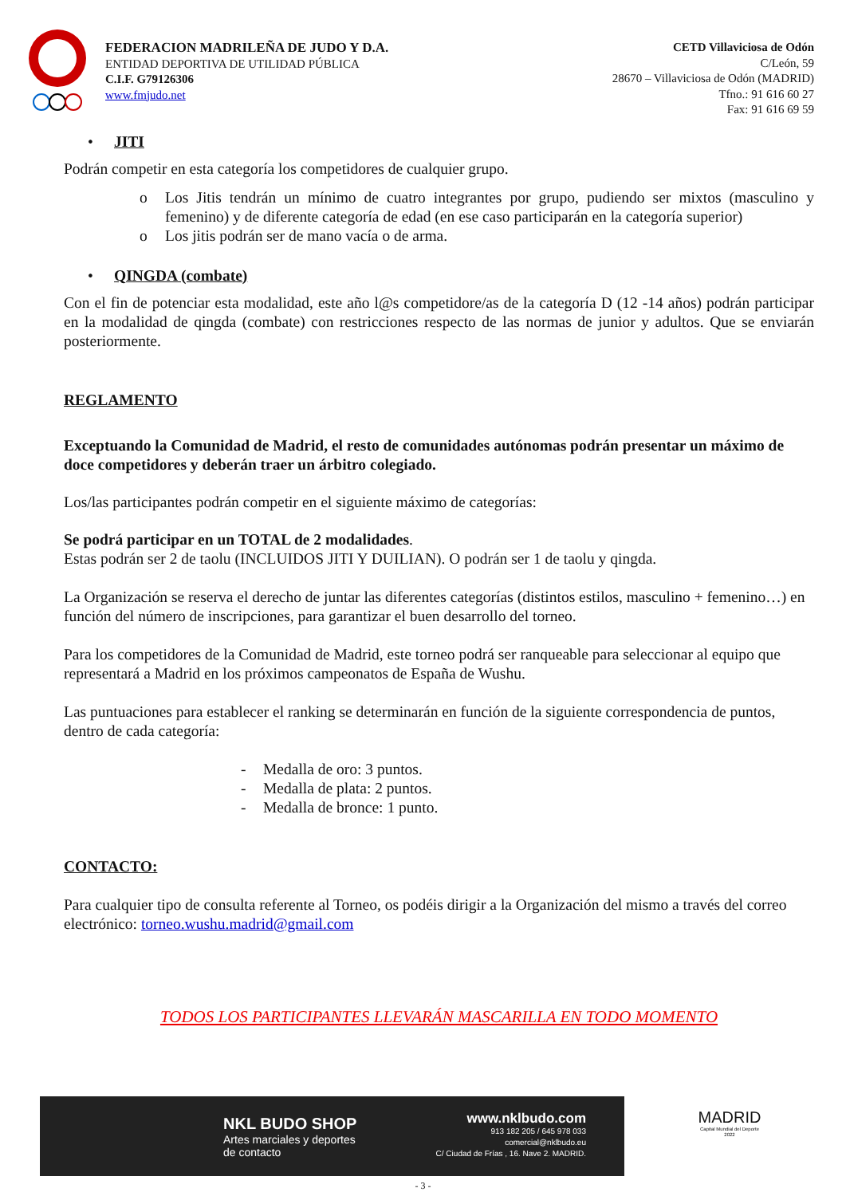FEDERACION MADRILEÑA DE JUDO Y D.A.
ENTIDAD DEPORTIVA DE UTILIDAD PÚBLICA
C.I.F. G79126306
www.fmjudo.net
CETD Villaviciosa de Odón
C/León, 59
28670 – Villaviciosa de Odón (MADRID)
Tfno.: 91 616 60 27
Fax: 91 616 69 59
• JITI
Podrán competir en esta categoría los competidores de cualquier grupo.
o Los Jitis tendrán un mínimo de cuatro integrantes por grupo, pudiendo ser mixtos (masculino y femenino) y de diferente categoría de edad (en ese caso participarán en la categoría superior)
o Los jitis podrán ser de mano vacía o de arma.
• QINGDA (combate)
Con el fin de potenciar esta modalidad, este año l@s competidore/as de la categoría D (12 -14 años) podrán participar en la modalidad de qingda (combate) con restricciones respecto de las normas de junior y adultos. Que se enviarán posteriormente.
REGLAMENTO
Exceptuando la Comunidad de Madrid, el resto de comunidades autónomas podrán presentar un máximo de doce competidores y deberán traer un árbitro colegiado.
Los/las participantes podrán competir en el siguiente máximo de categorías:
Se podrá participar en un TOTAL de 2 modalidades.
Estas podrán ser 2 de taolu (INCLUIDOS JITI Y DUILIAN). O podrán ser 1 de taolu y qingda.
La Organización se reserva el derecho de juntar las diferentes categorías (distintos estilos, masculino + femenino…) en función del número de inscripciones, para garantizar el buen desarrollo del torneo.
Para los competidores de la Comunidad de Madrid, este torneo podrá ser ranqueable para seleccionar al equipo que representará a Madrid en los próximos campeonatos de España de Wushu.
Las puntuaciones para establecer el ranking se determinarán en función de la siguiente correspondencia de puntos, dentro de cada categoría:
- Medalla de oro: 3 puntos.
- Medalla de plata: 2 puntos.
- Medalla de bronce: 1 punto.
CONTACTO:
Para cualquier tipo de consulta referente al Torneo, os podéis dirigir a la Organización del mismo a través del correo electrónico: torneo.wushu.madrid@gmail.com
TODOS LOS PARTICIPANTES LLEVARÁN MASCARILLA EN TODO MOMENTO
NKL BUDO SHOP
Artes marciales y deportes
de contacto
www.nklbudo.com
913 182 205 / 645 978 033
comercial@nklbudo.eu
C/ Ciudad de Frías , 16. Nave 2. MADRID.
MADRID
Capital Mundial del Deporte
2022
- 3 -